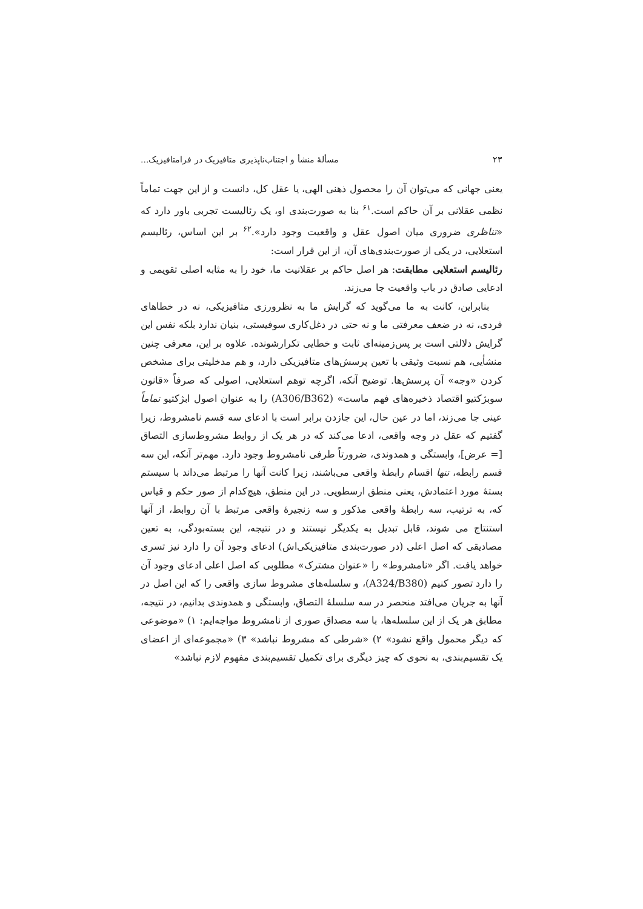۲۳ مسألهٔ منشأ و اجتناب‌ناپذیری متافیزیک در فرامتافیزیک...
یعنی جهانی که می‌توان آن را محصول ذهنی الهی، یا عقل کل، دانست و از این جهت تماماً نظمی عقلانی بر آن حاکم است.<sup>۶۱</sup> بنا به صورت‌بندی او، یک رئالیست تجربی باور دارد که «تناظری ضروری میان اصول عقل و واقعیت وجود دارد».<sup>۶۲</sup> بر این اساس، رئالیسم استعلایی، در یکی از صورت‌بندی‌های آن، از این قرار است:
رئالیسم استعلایی مطابقت: هر اصل حاکم بر عقلانیت ما، خود را به مثابه اصلی تقویمی و ادعایی صادق در باب واقعیت جا می‌زند.
بنابراین، کانت به ما می‌گوید که گرایش ما به نظرورزی متافیزیکی، نه در خطاهای فردی، نه در ضعف معرفتی ما و نه حتی در دغل‌کاری سوفیستی، بنیان ندارد بلکه نفس این گرایش دلالتی است بر پس‌زمینه‌ای ثابت و خطایی تکرارشونده. علاوه بر این، معرفی چنین منشأیی، هم نسبت وثیقی با تعین پرسش‌های متافیزیکی دارد، و هم مدخلیتی برای مشخص کردن «وجه» آن پرسش‌ها. توضیح آنکه، اگرچه توهم استعلایی، اصولی که صرفاً «قانون سوبژکتیو اقتصاد ذخیره‌های فهم ماست» (A306/B362) را به عنوان اصول ابژکتیو تماماً عینی جا می‌زند، اما در عین حال، این جازدن برابر است با ادعای سه قسم نامشروط، زیرا گفتیم که عقل در وجه واقعی، ادعا می‌کند که در هر یک از روابط مشروط‌سازی التصاق [= عرض]، وابستگی و همدوندی، ضرورتاً طرفی نامشروط وجود دارد. مهم‌تر آنکه، این سه قسم رابطه، تنها اقسام رابطهٔ واقعی می‌باشند، زیرا کانت آنها را مرتبط می‌داند با سیستم بستهٔ مورد اعتمادش، یعنی منطق ارسطویی. در این منطق، هیچ‌کدام از صور حکم و قیاس که، به ترتیب، سه رابطهٔ واقعی مذکور و سه زنجیرهٔ واقعی مرتبط با آن روابط، از آنها استنتاج می شوند، قابل تبدیل به یکدیگر نیستند و در نتیجه، این بسته‌بودگی، به تعین مصادیقی که اصل اعلی (در صورت‌بندی متافیزیکی‌اش) ادعای وجود آن را دارد نیز تسری خواهد یافت. اگر «نامشروط» را «عنوان مشترک» مطلوبی که اصل اعلی ادعای وجود آن را دارد تصور کنیم (A324/B380)، و سلسله‌های مشروط سازی واقعی را که این اصل در آنها به جریان می‌افتد منحصر در سه سلسلهٔ التصاق، وابستگی و همدوندی بدانیم، در نتیجه، مطابق هر یک از این سلسله‌ها، با سه مصداق صوری از نامشروط مواجه‌ایم: ۱) «موضوعی که دیگر محمول واقع نشود» ۲) «شرطی که مشروط نباشد» ۳) «مجموعه‌ای از اعضای یک تقسیم‌بندی، به نحوی که چیز دیگری برای تکمیل تقسیم‌بندی مفهوم لازم نباشد»